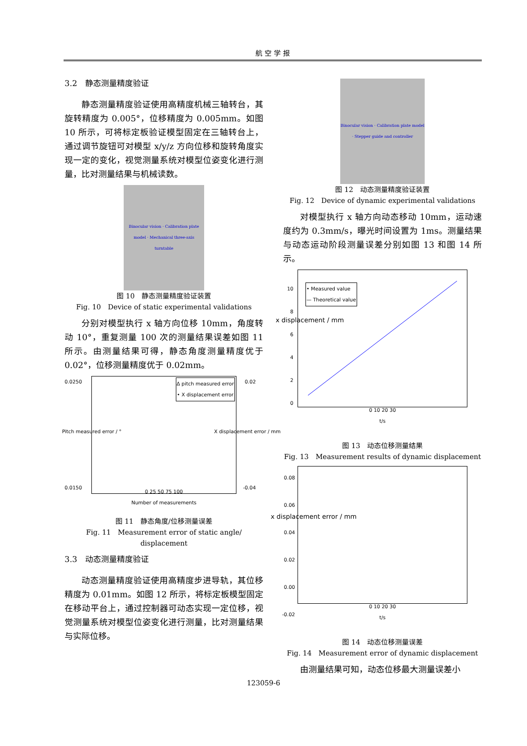航 空 学 报
3.2　静态测量精度验证
静态测量精度验证使用高精度机械三轴转台，其旋转精度为 0.005°，位移精度为 0.005mm。如图 10 所示，可将标定板验证模型固定在三轴转台上，通过调节旋钮可对模型 x/y/z 方向位移和旋转角度实现一定的变化，视觉测量系统对模型位姿变化进行测量，比对测量结果与机械读数。
Binocular vision · Calibration plate model · Mechanical three-axis turntable
图 10　静态测量精度验证装置
Fig. 10　Device of static experimental validations
分别对模型执行 x 轴方向位移 10mm，角度转动 10°，重复测量 100 次的测量结果误差如图 11 所示。由测量结果可得，静态角度测量精度优于 0.02°，位移测量精度优于 0.02mm。
Δ pitch measured error
• X displacement error
0.0250
0.0150
0.02
-0.04
Pitch measured error / ° X displacement error / mm
0 25 50 75 100
Number of measurements
图 11　静态角度/位移测量误差
Fig. 11　Measurement error of static angle/ displacement
3.3　动态测量精度验证
动态测量精度验证使用高精度步进导轨，其位移精度为 0.01mm。如图 12 所示，将标定板模型固定在移动平台上，通过控制器可动态实现一定位移，视觉测量系统对模型位姿变化进行测量，比对测量结果与实际位移。
Binocular vision · Calibration plate model · Stepper guide and controller
图 12　动态测量精度验证装置
Fig. 12　Device of dynamic experimental validations
对模型执行 x 轴方向动态移动 10mm，运动速度约为 0.3mm/s，曝光时间设置为 1ms。测量结果与动态运动阶段测量误差分别如图 13 和图 14 所示。
• Measured value
— Theoretical value
10
8
6
4
2
0
x displacement / mm
0 10 20 30
t/s
图 13　动态位移测量结果
Fig. 13　Measurement results of dynamic displacement
0.08
0.06
0.04
0.02
0.00
-0.02
x displacement error / mm
0 10 20 30
t/s
图 14　动态位移测量误差
Fig. 14　Measurement error of dynamic displacement
由测量结果可知，动态位移最大测量误差小
123059-6